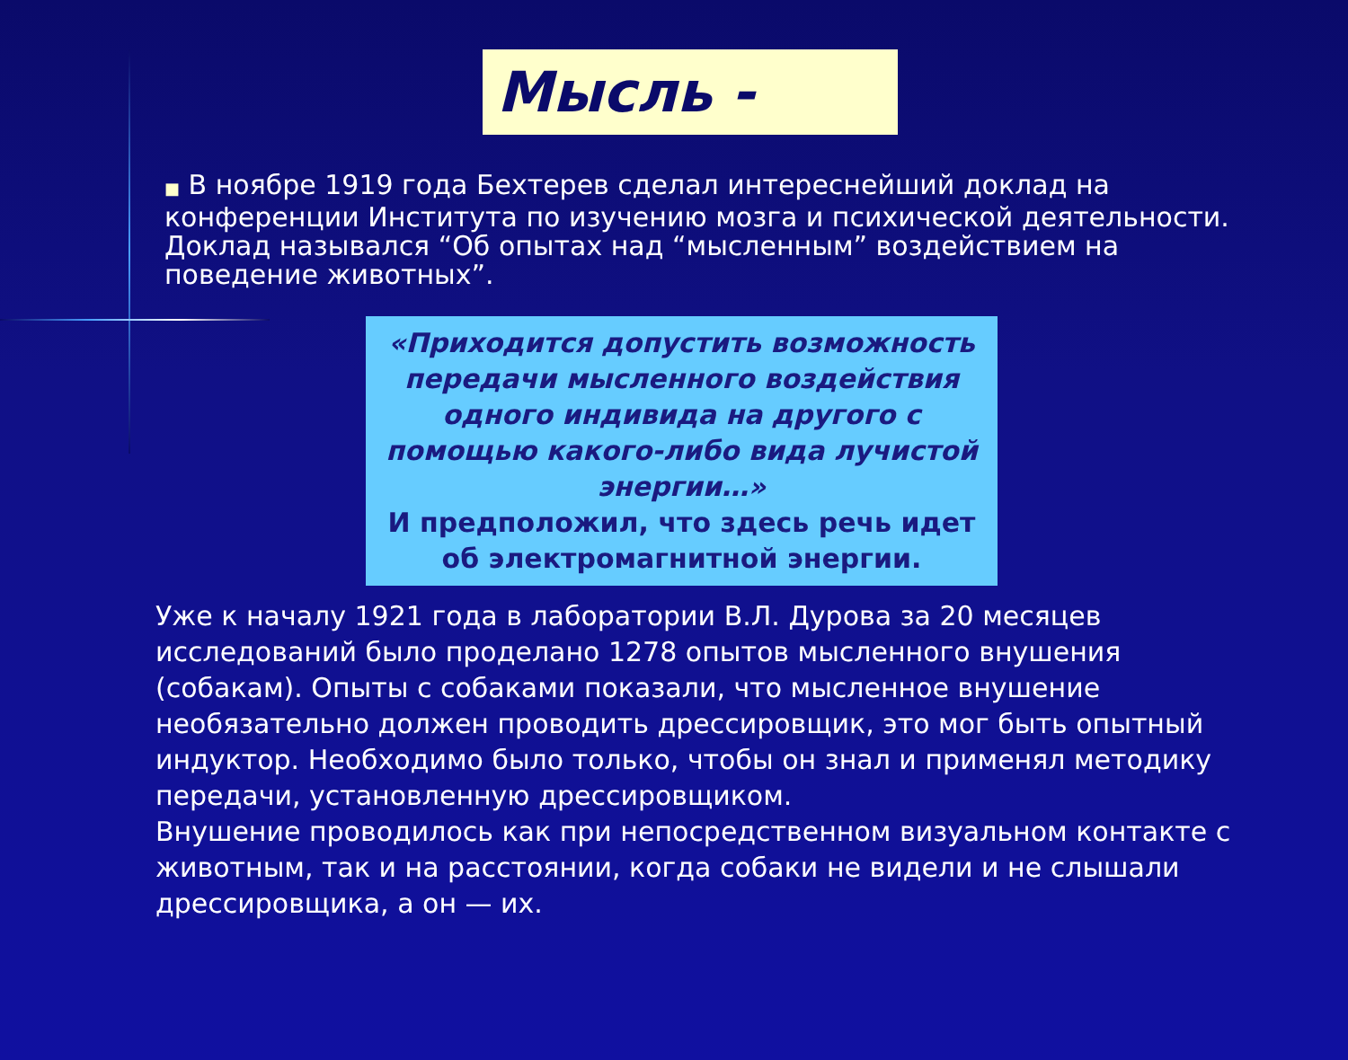Мысль -
■ В ноябре 1919 года Бехтерев сделал интереснейший доклад на конференции Института по изучению мозга и психической деятельности. Доклад назывался “Об опытах над “мысленным” воздействием на поведение животных”.
«Приходится допустить возможность передачи мысленного воздействия одного индивида на другого с помощью какого-либо вида лучистой энергии…»
И предположил, что здесь речь идет об электромагнитной энергии.
Уже к началу 1921 года в лаборатории В.Л. Дурова за 20 месяцев исследований было проделано 1278 опытов мысленного внушения (собакам). Опыты с собаками показали, что мысленное внушение необязательно должен проводить дрессировщик, это мог быть опытный индуктор. Необходимо было только, чтобы он знал и применял методику передачи, установленную дрессировщиком.
Внушение проводилось как при непосредственном визуальном контакте с животным, так и на расстоянии, когда собаки не видели и не слышали дрессировщика, а он — их.